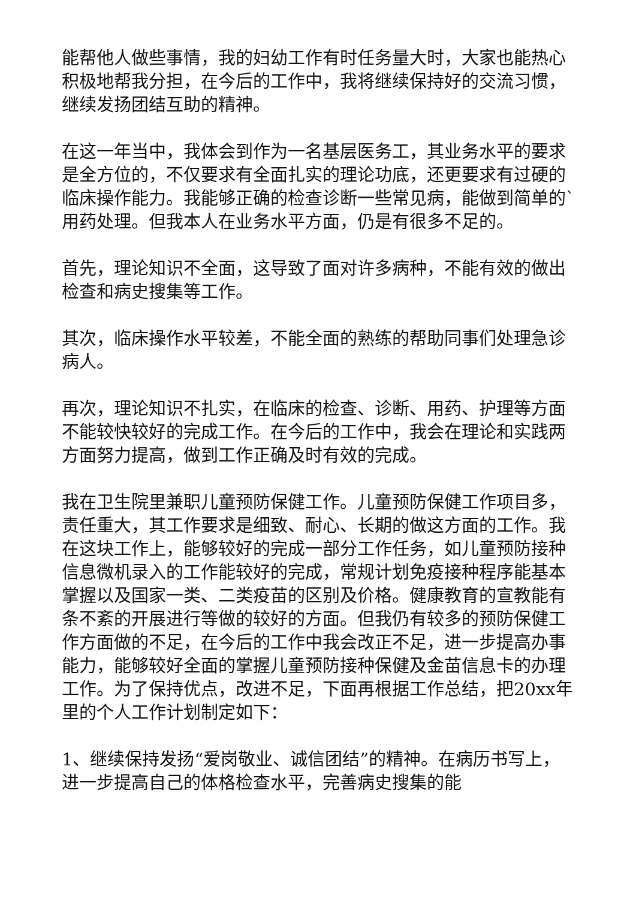能帮他人做些事情，我的妇幼工作有时任务量大时，大家也能热心积极地帮我分担，在今后的工作中，我将继续保持好的交流习惯，继续发扬团结互助的精神。
在这一年当中，我体会到作为一名基层医务工，其业务水平的要求是全方位的，不仅要求有全面扎实的理论功底，还更要求有过硬的临床操作能力。我能够正确的检查诊断一些常见病，能做到简单的`用药处理。但我本人在业务水平方面，仍是有很多不足的。
首先，理论知识不全面，这导致了面对许多病种，不能有效的做出检查和病史搜集等工作。
其次，临床操作水平较差，不能全面的熟练的帮助同事们处理急诊病人。
再次，理论知识不扎实，在临床的检查、诊断、用药、护理等方面不能较快较好的完成工作。在今后的工作中，我会在理论和实践两方面努力提高，做到工作正确及时有效的完成。
我在卫生院里兼职儿童预防保健工作。儿童预防保健工作项目多，责任重大，其工作要求是细致、耐心、长期的做这方面的工作。我在这块工作上，能够较好的完成一部分工作任务，如儿童预防接种信息微机录入的工作能较好的完成，常规计划免疫接种程序能基本掌握以及国家一类、二类疫苗的区别及价格。健康教育的宣教能有条不紊的开展进行等做的较好的方面。但我仍有较多的预防保健工作方面做的不足，在今后的工作中我会改正不足，进一步提高办事能力，能够较好全面的掌握儿童预防接种保健及金苗信息卡的办理工作。为了保持优点，改进不足，下面再根据工作总结，把20xx年里的个人工作计划制定如下：
1、继续保持发扬“爱岗敬业、诚信团结”的精神。在病历书写上，进一步提高自己的体格检查水平，完善病史搜集的能